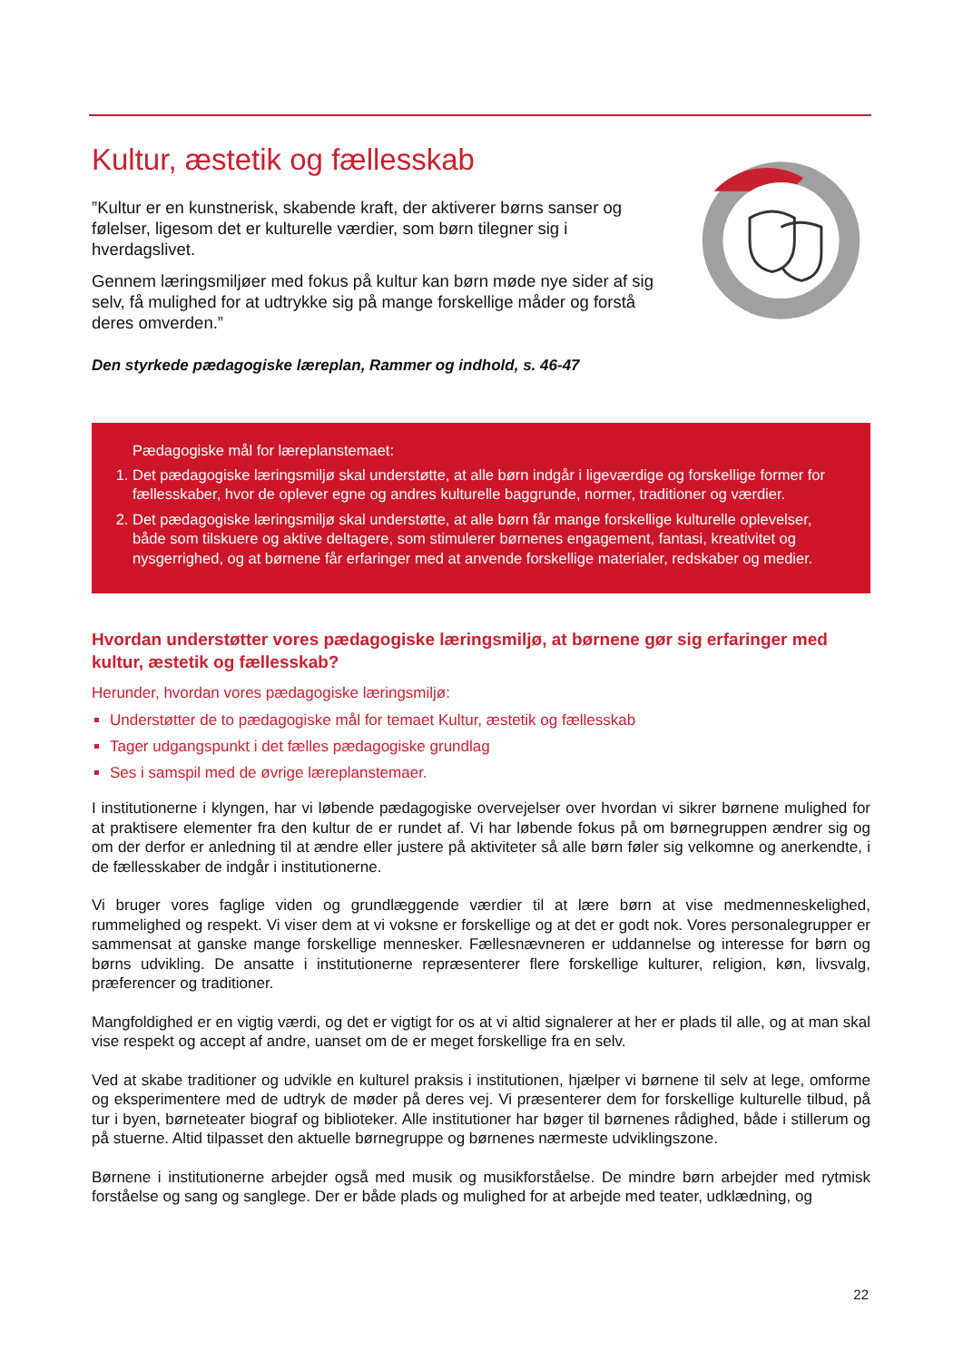Kultur, æstetik og fællesskab
”Kultur er en kunstnerisk, skabende kraft, der aktiverer børns sanser og følelser, ligesom det er kulturelle værdier, som børn tilegner sig i hverdagslivet.
Gennem læringsmiljøer med fokus på kultur kan børn møde nye sider af sig selv, få mulighed for at udtrykke sig på mange forskellige måder og forstå deres omverden.”
Den styrkede pædagogiske læreplan, Rammer og indhold, s. 46-47
Pædagogiske mål for læreplanstemaet:
1. Det pædagogiske læringsmiljø skal understøtte, at alle børn indgår i ligeværdige og forskellige former for fællesskaber, hvor de oplever egne og andres kulturelle baggrunde, normer, traditioner og værdier.
2. Det pædagogiske læringsmiljø skal understøtte, at alle børn får mange forskellige kulturelle oplevelser, både som tilskuere og aktive deltagere, som stimulerer børnenes engagement, fantasi, kreativitet og nysgerrighed, og at børnene får erfaringer med at anvende forskellige materialer, redskaber og medier.
Hvordan understøtter vores pædagogiske læringsmiljø, at børnene gør sig erfaringer med kultur, æstetik og fællesskab?
Herunder, hvordan vores pædagogiske læringsmiljø:
Understøtter de to pædagogiske mål for temaet Kultur, æstetik og fællesskab
Tager udgangspunkt i det fælles pædagogiske grundlag
Ses i samspil med de øvrige læreplanstemaer.
I institutionerne i klyngen, har vi løbende pædagogiske overvejelser over hvordan vi sikrer børnene mulighed for at praktisere elementer fra den kultur de er rundet af. Vi har løbende fokus på om børnegruppen ændrer sig og om der derfor er anledning til at ændre eller justere på aktiviteter så alle børn føler sig velkomne og anerkendte, i de fællesskaber de indgår i institutionerne.
Vi bruger vores faglige viden og grundlæggende værdier til at lære børn at vise medmenneskelighed, rummelighed og respekt. Vi viser dem at vi voksne er forskellige og at det er godt nok. Vores personalegrupper er sammensat at ganske mange forskellige mennesker. Fællesnævneren er uddannelse og interesse for børn og børns udvikling. De ansatte i institutionerne repræsenterer flere forskellige kulturer, religion, køn, livsvalg, præferencer og traditioner.
Mangfoldighed er en vigtig værdi, og det er vigtigt for os at vi altid signalerer at her er plads til alle, og at man skal vise respekt og accept af andre, uanset om de er meget forskellige fra en selv.
Ved at skabe traditioner og udvikle en kulturel praksis i institutionen, hjælper vi børnene til selv at lege, omforme og eksperimentere med de udtryk de møder på deres vej. Vi præsenterer dem for forskellige kulturelle tilbud, på tur i byen, børneteater biograf og biblioteker. Alle institutioner har bøger til børnenes rådighed, både i stillerum og på stuerne. Altid tilpasset den aktuelle børnegruppe og børnenes nærmeste udviklingszone.
Børnene i institutionerne arbejder også med musik og musikforståelse. De mindre børn arbejder med rytmisk forståelse og sang og sanglege. Der er både plads og mulighed for at arbejde med teater, udklædning, og
22